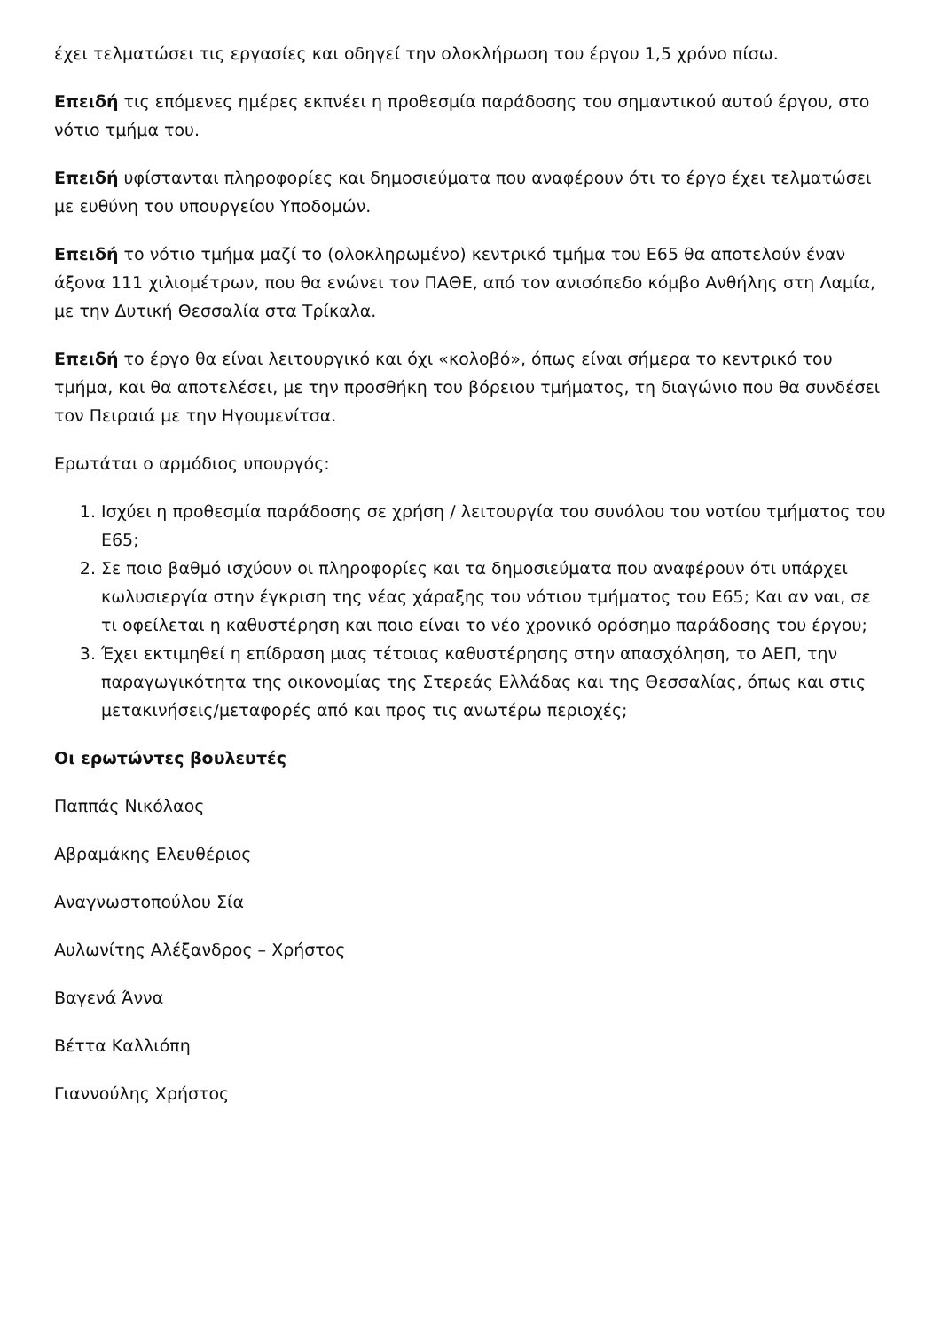έχει τελματώσει τις εργασίες και οδηγεί την ολοκλήρωση του έργου 1,5 χρόνο πίσω.
Επειδή τις επόμενες ημέρες εκπνέει η προθεσμία παράδοσης του σημαντικού αυτού έργου, στο νότιο τμήμα του.
Επειδή υφίστανται πληροφορίες και δημοσιεύματα που αναφέρουν ότι το έργο έχει τελματώσει με ευθύνη του υπουργείου Υποδομών.
Επειδή το νότιο τμήμα μαζί το (ολοκληρωμένο) κεντρικό τμήμα του Ε65 θα αποτελούν έναν άξονα 111 χιλιομέτρων, που θα ενώνει τον ΠΑΘΕ, από τον ανισόπεδο κόμβο Ανθήλης στη Λαμία, με την Δυτική Θεσσαλία στα Τρίκαλα.
Επειδή το έργο θα είναι λειτουργικό και όχι «κολοβό», όπως είναι σήμερα το κεντρικό του τμήμα, και θα αποτελέσει, με την προσθήκη του βόρειου τμήματος, τη διαγώνιο που θα συνδέσει τον Πειραιά με την Ηγουμενίτσα.
Ερωτάται ο αρμόδιος υπουργός:
1. Ισχύει η προθεσμία παράδοσης σε χρήση / λειτουργία του συνόλου του νοτίου τμήματος του Ε65;
2. Σε ποιο βαθμό ισχύουν οι πληροφορίες και τα δημοσιεύματα που αναφέρουν ότι υπάρχει κωλυσιεργία στην έγκριση της νέας χάραξης του νότιου τμήματος του Ε65; Και αν ναι, σε τι οφείλεται η καθυστέρηση και ποιο είναι το νέο χρονικό ορόσημο παράδοσης του έργου;
3. Έχει εκτιμηθεί η επίδραση μιας τέτοιας καθυστέρησης στην απασχόληση, το ΑΕΠ, την παραγωγικότητα της οικονομίας της Στερεάς Ελλάδας και της Θεσσαλίας, όπως και στις μετακινήσεις/μεταφορές από και προς τις ανωτέρω περιοχές;
Οι ερωτώντες βουλευτές
Παππάς Νικόλαος
Αβραμάκης Ελευθέριος
Αναγνωστοπούλου Σία
Αυλωνίτης Αλέξανδρος – Χρήστος
Βαγενά Άννα
Βέττα Καλλιόπη
Γιαννούλης Χρήστος